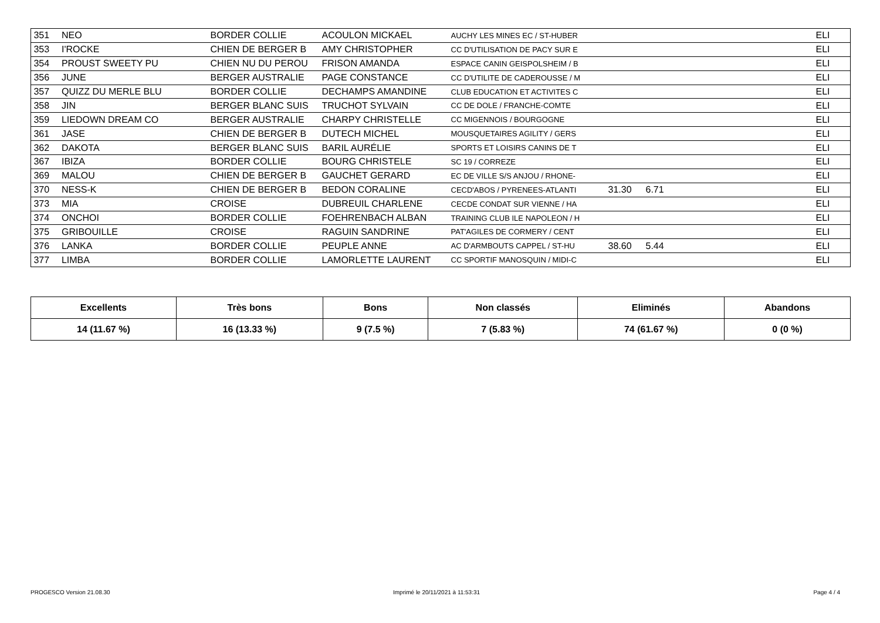| 351 | NEO | BORDER COLLIE | ACOULON MICKAEL | AUCHY LES MINES EC / ST-HUBER | | | ELI |
| 353 | I'ROCKE | CHIEN DE BERGER B | AMY CHRISTOPHER | CC D'UTILISATION DE PACY SUR E | | | ELI |
| 354 | PROUST SWEETY PU | CHIEN NU DU PEROU | FRISON AMANDA | ESPACE CANIN GEISPOLSHEIM / B | | | ELI |
| 356 | JUNE | BERGER AUSTRALIE | PAGE CONSTANCE | CC D'UTILITE DE CADEROUSSE / M | | | ELI |
| 357 | QUIZZ DU MERLE BLU | BORDER COLLIE | DECHAMPS AMANDINE | CLUB EDUCATION ET ACTIVITES C | | | ELI |
| 358 | JIN | BERGER BLANC SUIS | TRUCHOT SYLVAIN | CC DE DOLE / FRANCHE-COMTE | | | ELI |
| 359 | LIEDOWN DREAM CO | BERGER AUSTRALIE | CHARPY CHRISTELLE | CC MIGENNOIS / BOURGOGNE | | | ELI |
| 361 | JASE | CHIEN DE BERGER B | DUTECH MICHEL | MOUSQUETAIRES AGILITY / GERS | | | ELI |
| 362 | DAKOTA | BERGER BLANC SUIS | BARIL AURÉLIE | SPORTS ET LOISIRS CANINS DE T | | | ELI |
| 367 | IBIZA | BORDER COLLIE | BOURG CHRISTELE | SC 19 / CORREZE | | | ELI |
| 369 | MALOU | CHIEN DE BERGER B | GAUCHET GERARD | EC DE VILLE S/S ANJOU / RHONE- | | | ELI |
| 370 | NESS-K | CHIEN DE BERGER B | BEDON CORALINE | CECD'ABOS / PYRENEES-ATLANTI | 31.30 | 6.71 | ELI |
| 373 | MIA | CROISE | DUBREUIL CHARLENE | CECDE CONDAT SUR VIENNE / HA | | | ELI |
| 374 | ONCHOI | BORDER COLLIE | FOEHRENBACH ALBAN | TRAINING CLUB ILE NAPOLEON / H | | | ELI |
| 375 | GRIBOUILLE | CROISE | RAGUIN SANDRINE | PAT'AGILES DE CORMERY / CENT | | | ELI |
| 376 | LANKA | BORDER COLLIE | PEUPLE ANNE | AC D'ARMBOUTS CAPPEL / ST-HU | 38.60 | 5.44 | ELI |
| 377 | LIMBA | BORDER COLLIE | LAMORLETTE LAURENT | CC SPORTIF MANOSQUIN / MIDI-C | | | ELI |
| Excellents | Très bons | Bons | Non classés | Eliminés | Abandons |
| --- | --- | --- | --- | --- | --- |
| 14 (11.67 %) | 16 (13.33 %) | 9 (7.5 %) | 7 (5.83 %) | 74 (61.67 %) | 0 (0 %) |
PROGESCO Version 21.08.30
Imprimé le 20/11/2021 à 11:53:31
Page 4 / 4